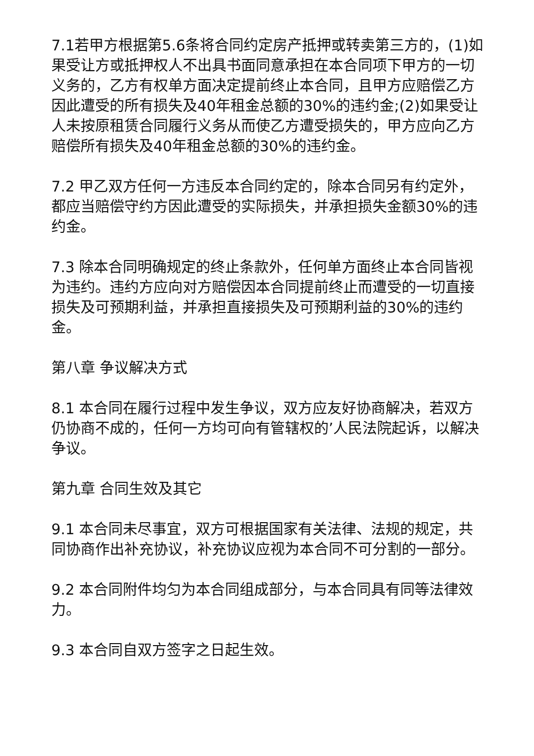7.1若甲方根据第5.6条将合同约定房产抵押或转卖第三方的，(1)如果受让方或抵押权人不出具书面同意承担在本合同项下甲方的一切义务的，乙方有权单方面决定提前终止本合同，且甲方应赔偿乙方因此遭受的所有损失及40年租金总额的30%的违约金;(2)如果受让人未按原租赁合同履行义务从而使乙方遭受损失的，甲方应向乙方赔偿所有损失及40年租金总额的30%的违约金。
7.2 甲乙双方任何一方违反本合同约定的，除本合同另有约定外，都应当赔偿守约方因此遭受的实际损失，并承担损失金额30%的违约金。
7.3 除本合同明确规定的终止条款外，任何单方面终止本合同皆视为违约。违约方应向对方赔偿因本合同提前终止而遭受的一切直接损失及可预期利益，并承担直接损失及可预期利益的30%的违约金。
第八章 争议解决方式
8.1 本合同在履行过程中发生争议，双方应友好协商解决，若双方仍协商不成的，任何一方均可向有管辖权的’人民法院起诉，以解决争议。
第九章 合同生效及其它
9.1 本合同未尽事宜，双方可根据国家有关法律、法规的规定，共同协商作出补充协议，补充协议应视为本合同不可分割的一部分。
9.2 本合同附件均匀为本合同组成部分，与本合同具有同等法律效力。
9.3 本合同自双方签字之日起生效。